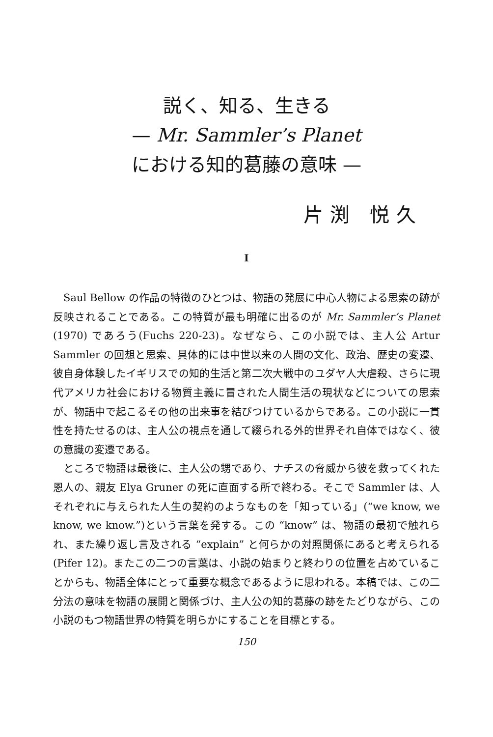説く、知る、生きる
— Mr. Sammler’s Planet
における知的葛藤の意味 —
片渕 悦久
I
Saul Bellow の作品の特徴のひとつは、物語の発展に中心人物による思索の跡が反映されることである。この特質が最も明確に出るのが Mr. Sammler’s Planet (1970) であろう(Fuchs 220-23)。なぜなら、この小説では、主人公 Artur Sammler の回想と思索、具体的には中世以来の人間の文化、政治、歴史の変遷、彼自身体験したイギリスでの知的生活と第二次大戦中のユダヤ人大虐殺、さらに現代アメリカ社会における物質主義に冒された人間生活の現状などについての思索が、物語中で起こるその他の出来事を結びつけているからである。この小説に一貫性を持たせるのは、主人公の視点を通して綴られる外的世界それ自体ではなく、彼の意識の変遷である。
ところで物語は最後に、主人公の甥であり、ナチスの脅威から彼を救ってくれた恩人の、親友 Elya Gruner の死に直面する所で終わる。そこで Sammler は、人それぞれに与えられた人生の契約のようなものを「知っている」(“we know, we know, we know.”)という言葉を発する。この “know” は、物語の最初で触れられ、また繰り返し言及される “explain” と何らかの対照関係にあると考えられる (Pifer 12)。またこの二つの言葉は、小説の始まりと終わりの位置を占めていることからも、物語全体にとって重要な概念であるように思われる。本稿では、この二分法の意味を物語の展開と関係づけ、主人公の知的葛藤の跡をたどりながら、この小説のもつ物語世界の特質を明らかにすることを目標とする。
150